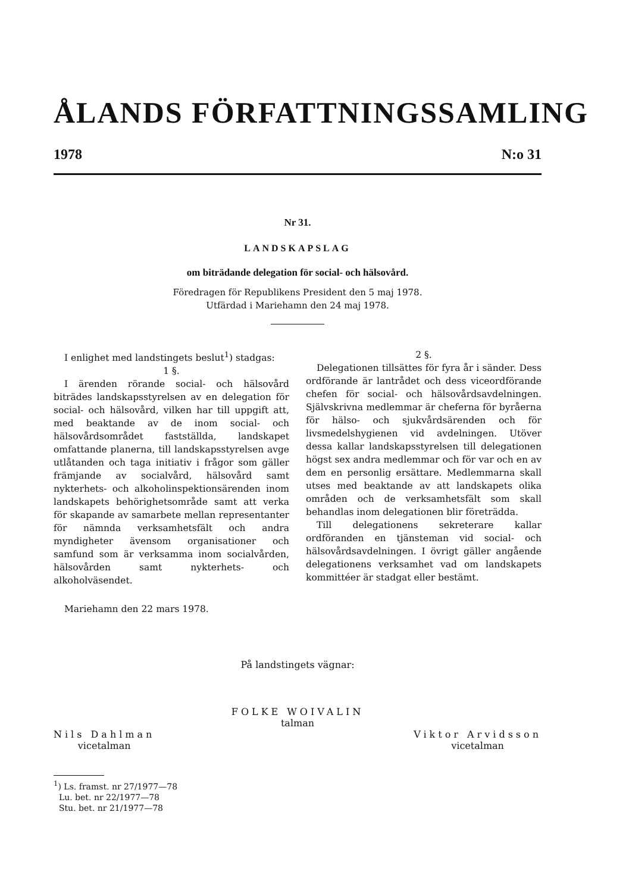ÅLANDS FÖRFATTNINGSSAMLING
1978 N:o 31
Nr 31.
LANDSKAPSLAG
om biträdande delegation för social- och hälsovård.
Föredragen för Republikens President den 5 maj 1978.
Utfärdad i Mariehamn den 24 maj 1978.
I enlighet med landstingets beslut<sup>1</sup>) stadgas:
1 §.
I ärenden rörande social- och hälsovård biträdes landskapsstyrelsen av en delegation för social- och hälsovård, vilken har till uppgift att, med beaktande av de inom social- och hälsovårdsområdet fastställda, landskapet omfattande planerna, till landskapsstyrelsen avge utlåtanden och taga initiativ i frågor som gäller främjande av socialvård, hälsovård samt nykterhets- och alkoholinspektionsärenden inom landskapets behörighetsområde samt att verka för skapande av samarbete mellan representanter för nämnda verksamhetsfält och andra myndigheter ävensom organisationer och samfund som är verksamma inom socialvården, hälsovården samt nykterhets- och alkoholväsendet.
2 §.
Delegationen tillsättes för fyra år i sänder. Dess ordförande är lantrådet och dess viceordförande chefen för social- och hälsovårdsavdelningen. Självskrivna medlemmar är cheferna för byråerna för hälso- och sjukvårdsärenden och för livsmedelshygienen vid avdelningen. Utöver dessa kallar landskapsstyrelsen till delegationen högst sex andra medlemmar och för var och en av dem en personlig ersättare. Medlemmarna skall utses med beaktande av att landskapets olika områden och de verksamhetsfält som skall behandlas inom delegationen blir företrädda.
Till delegationens sekreterare kallar ordföranden en tjänsteman vid social- och hälsovårdsavdelningen. I övrigt gäller angående delegationens verksamhet vad om landskapets kommittéer är stadgat eller bestämt.
Mariehamn den 22 mars 1978.
På landstingets vägnar:
FOLKE WOIVALIN
talman
Nils Dahlman
vicetalman
Viktor Arvidsson
vicetalman
<sup>1</sup>) Ls. framst. nr 27/1977—78
Lu. bet. nr 22/1977—78
Stu. bet. nr 21/1977—78